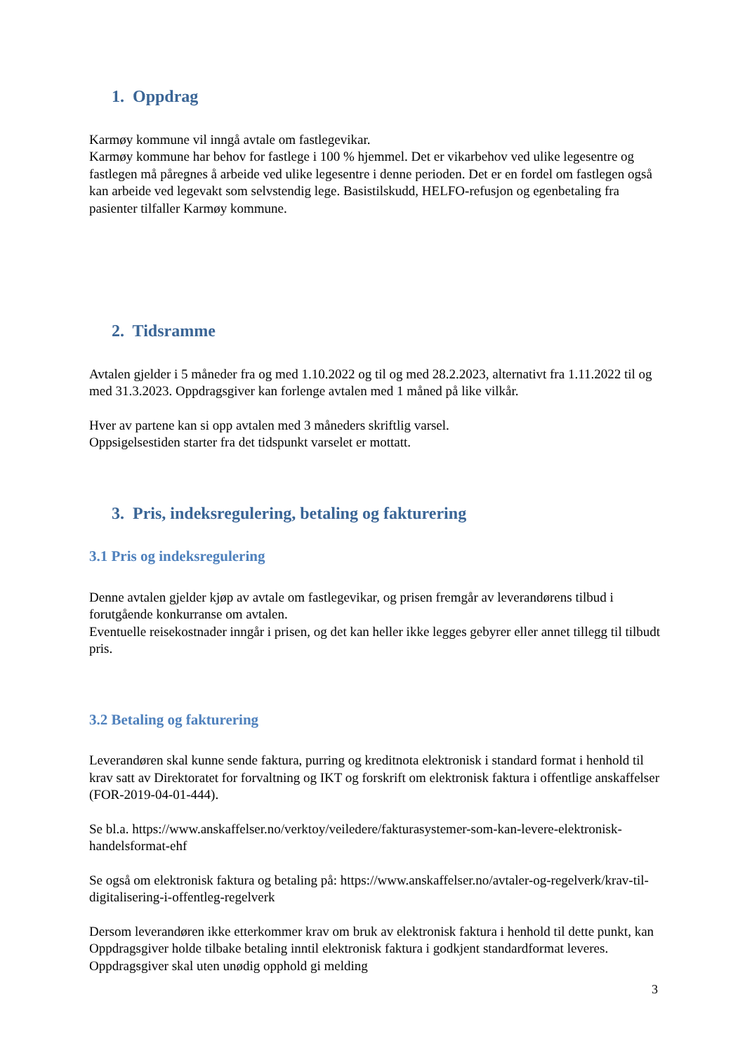1. Oppdrag
Karmøy kommune vil inngå avtale om fastlegevikar.
Karmøy kommune har behov for fastlege i 100 % hjemmel. Det er vikarbehov ved ulike legesentre og fastlegen må påregnes å arbeide ved ulike legesentre i denne perioden. Det er en fordel om fastlegen også kan arbeide ved legevakt som selvstendig lege. Basistilskudd, HELFO-refusjon og egenbetaling fra pasienter tilfaller Karmøy kommune.
2. Tidsramme
Avtalen gjelder i 5 måneder fra og med 1.10.2022 og til og med 28.2.2023, alternativt fra 1.11.2022 til og med 31.3.2023. Oppdragsgiver kan forlenge avtalen med 1 måned på like vilkår.
Hver av partene kan si opp avtalen med 3 måneders skriftlig varsel.
Oppsigelsestiden starter fra det tidspunkt varselet er mottatt.
3. Pris, indeksregulering, betaling og fakturering
3.1 Pris og indeksregulering
Denne avtalen gjelder kjøp av avtale om fastlegevikar, og prisen fremgår av leverandørens tilbud i forutgående konkurranse om avtalen.
Eventuelle reisekostnader inngår i prisen, og det kan heller ikke legges gebyrer eller annet tillegg til tilbudt pris.
3.2 Betaling og fakturering
Leverandøren skal kunne sende faktura, purring og kreditnota elektronisk i standard format i henhold til krav satt av Direktoratet for forvaltning og IKT og forskrift om elektronisk faktura i offentlige anskaffelser (FOR-2019-04-01-444).
Se bl.a. https://www.anskaffelser.no/verktoy/veiledere/fakturasystemer-som-kan-levere-elektronisk-handelsformat-ehf
Se også om elektronisk faktura og betaling på: https://www.anskaffelser.no/avtaler-og-regelverk/krav-til-digitalisering-i-offentleg-regelverk
Dersom leverandøren ikke etterkommer krav om bruk av elektronisk faktura i henhold til dette punkt, kan Oppdragsgiver holde tilbake betaling inntil elektronisk faktura i godkjent standardformat leveres. Oppdragsgiver skal uten unødig opphold gi melding
3